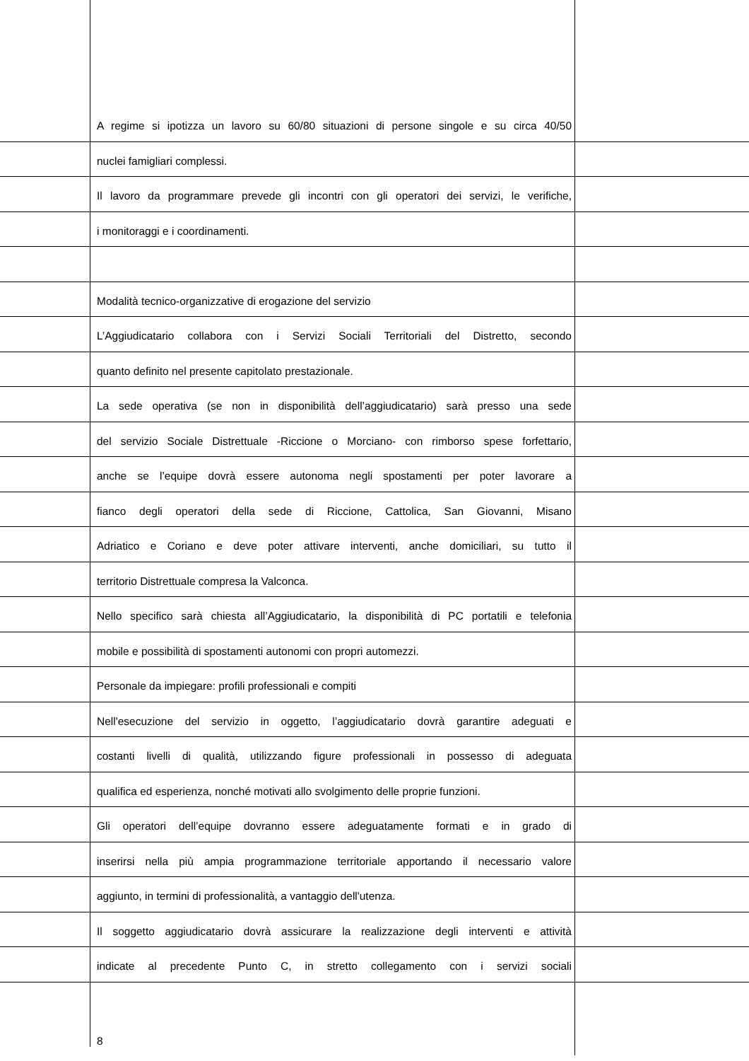A regime si ipotizza un lavoro su 60/80 situazioni di persone singole e su circa 40/50
nuclei famigliari complessi.
Il lavoro da programmare prevede gli incontri con gli operatori dei servizi, le verifiche,
i monitoraggi e i coordinamenti.
Modalità tecnico-organizzative di erogazione del servizio
L’Aggiudicatario collabora con i Servizi Sociali Territoriali del Distretto, secondo
quanto definito nel presente capitolato prestazionale.
La sede operativa (se non in disponibilità dell’aggiudicatario) sarà presso una sede
del servizio Sociale Distrettuale -Riccione o Morciano- con rimborso spese forfettario,
anche se l’equipe dovrà essere autonoma negli spostamenti per poter lavorare a
fianco degli operatori della sede di Riccione, Cattolica, San Giovanni, Misano
Adriatico e Coriano e deve poter attivare interventi, anche domiciliari, su tutto il
territorio Distrettuale compresa la Valconca.
Nello specifico sarà chiesta all’Aggiudicatario, la disponibilità di PC portatili e telefonia
mobile e possibilità di spostamenti autonomi con propri automezzi.
Personale da impiegare: profili professionali e compiti
Nell'esecuzione del servizio in oggetto, l’aggiudicatario dovrà garantire adeguati e
costanti livelli di qualità, utilizzando figure professionali in possesso di adeguata
qualifica ed esperienza, nonché motivati allo svolgimento delle proprie funzioni.
Gli operatori dell’equipe dovranno essere adeguatamente formati e in grado di
inserirsi nella più ampia programmazione territoriale apportando il necessario valore
aggiunto, in termini di professionalità, a vantaggio dell'utenza.
Il soggetto aggiudicatario dovrà assicurare la realizzazione degli interventi e attività
indicate al precedente Punto C, in stretto collegamento con i servizi sociali
8